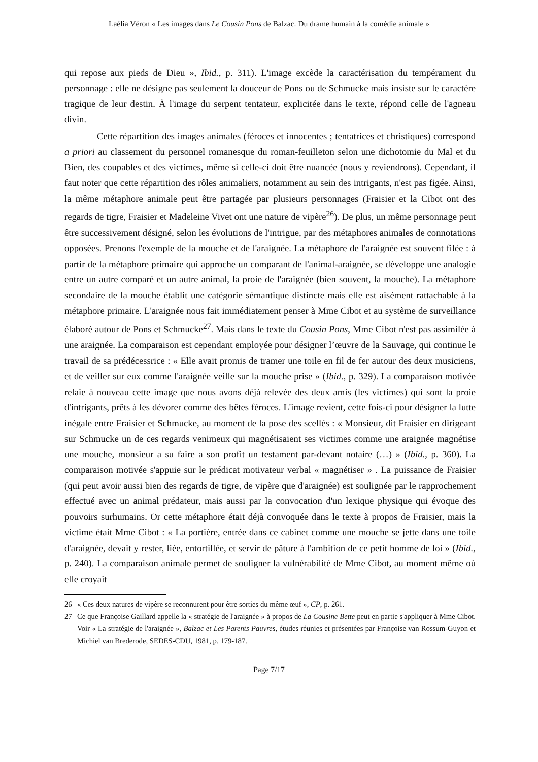Laélia Véron « Les images dans Le Cousin Pons de Balzac. Du drame humain à la comédie animale »
qui repose aux pieds de Dieu », Ibid., p. 311). L'image excède la caractérisation du tempérament du personnage : elle ne désigne pas seulement la douceur de Pons ou de Schmucke mais insiste sur le caractère tragique de leur destin. À l'image du serpent tentateur, explicitée dans le texte, répond celle de l'agneau divin.
Cette répartition des images animales (féroces et innocentes ; tentatrices et christiques) correspond a priori au classement du personnel romanesque du roman-feuilleton selon une dichotomie du Mal et du Bien, des coupables et des victimes, même si celle-ci doit être nuancée (nous y reviendrons). Cependant, il faut noter que cette répartition des rôles animaliers, notamment au sein des intrigants, n'est pas figée. Ainsi, la même métaphore animale peut être partagée par plusieurs personnages (Fraisier et la Cibot ont des regards de tigre, Fraisier et Madeleine Vivet ont une nature de vipère<sup>26</sup>). De plus, un même personnage peut être successivement désigné, selon les évolutions de l'intrigue, par des métaphores animales de connotations opposées. Prenons l'exemple de la mouche et de l'araignée. La métaphore de l'araignée est souvent filée : à partir de la métaphore primaire qui approche un comparant de l'animal-araignée, se développe une analogie entre un autre comparé et un autre animal, la proie de l'araignée (bien souvent, la mouche). La métaphore secondaire de la mouche établit une catégorie sémantique distincte mais elle est aisément rattachable à la métaphore primaire. L'araignée nous fait immédiatement penser à Mme Cibot et au système de surveillance élaboré autour de Pons et Schmucke<sup>27</sup>. Mais dans le texte du Cousin Pons, Mme Cibot n'est pas assimilée à une araignée. La comparaison est cependant employée pour désigner l’œuvre de la Sauvage, qui continue le travail de sa prédécessrice : « Elle avait promis de tramer une toile en fil de fer autour des deux musiciens, et de veiller sur eux comme l'araignée veille sur la mouche prise » (Ibid., p. 329). La comparaison motivée relaie à nouveau cette image que nous avons déjà relevée des deux amis (les victimes) qui sont la proie d'intrigants, prêts à les dévorer comme des bêtes féroces. L'image revient, cette fois-ci pour désigner la lutte inégale entre Fraisier et Schmucke, au moment de la pose des scellés : « Monsieur, dit Fraisier en dirigeant sur Schmucke un de ces regards venimeux qui magnétisaient ses victimes comme une araignée magnétise une mouche, monsieur a su faire a son profit un testament par-devant notaire (…) » (Ibid., p. 360). La comparaison motivée s'appuie sur le prédicat motivateur verbal « magnétiser » . La puissance de Fraisier (qui peut avoir aussi bien des regards de tigre, de vipère que d'araignée) est soulignée par le rapprochement effectué avec un animal prédateur, mais aussi par la convocation d'un lexique physique qui évoque des pouvoirs surhumains. Or cette métaphore était déjà convoquée dans le texte à propos de Fraisier, mais la victime était Mme Cibot : « La portière, entrée dans ce cabinet comme une mouche se jette dans une toile d'araignée, devait y rester, liée, entortillée, et servir de pâture à l'ambition de ce petit homme de loi » (Ibid., p. 240). La comparaison animale permet de souligner la vulnérabilité de Mme Cibot, au moment même où elle croyait
26 « Ces deux natures de vipère se reconnurent pour être sorties du même œuf », CP, p. 261.
27 Ce que Françoise Gaillard appelle la « stratégie de l'araignée » à propos de La Cousine Bette peut en partie s'appliquer à Mme Cibot. Voir « La stratégie de l'araignée », Balzac et Les Parents Pauvres, études réunies et présentées par Françoise van Rossum-Guyon et Michiel van Brederode, SEDES-CDU, 1981, p. 179-187.
Page 7/17